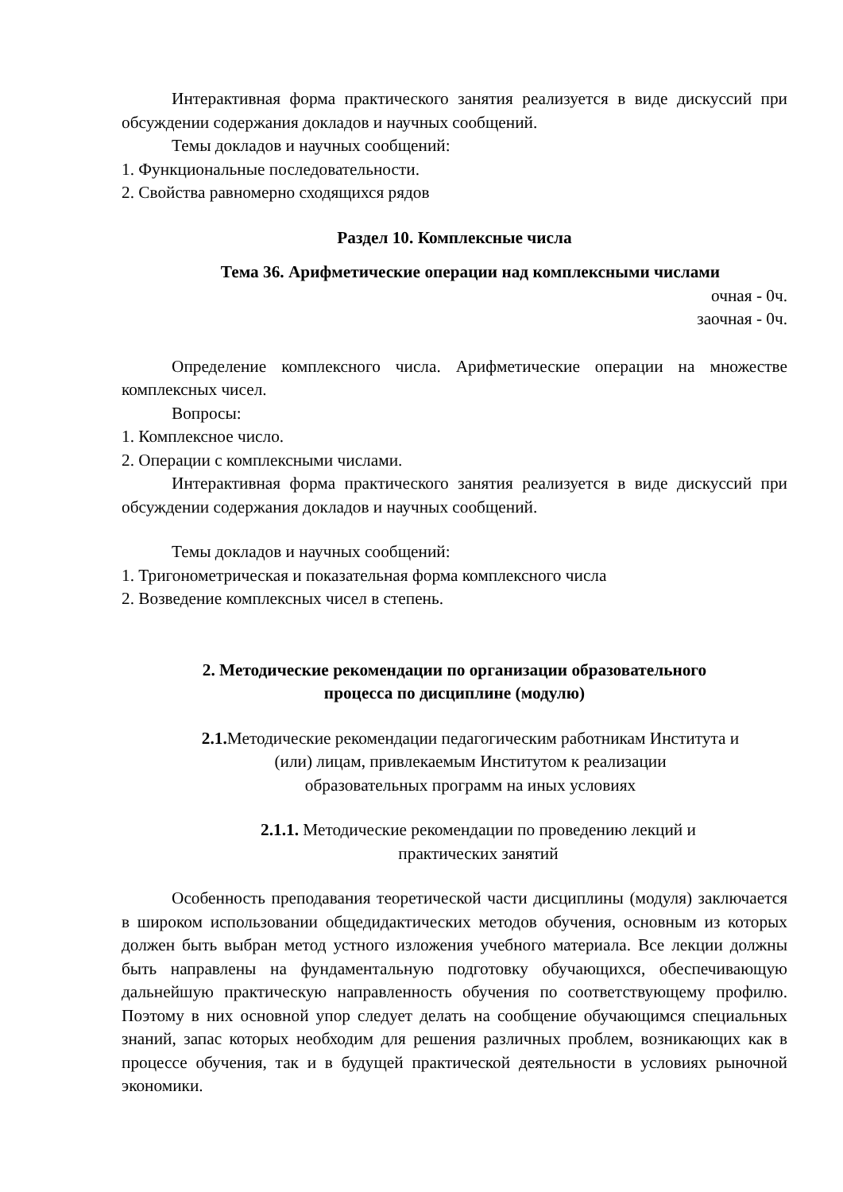Интерактивная форма практического занятия реализуется в виде дискуссий при обсуждении содержания докладов и научных сообщений.
Темы докладов и научных сообщений:
1. Функциональные последовательности.
2. Свойства равномерно сходящихся рядов
Раздел 10. Комплексные числа
Тема 36. Арифметические операции над комплексными числами
очная - 0ч.
заочная - 0ч.
Определение комплексного числа. Арифметические операции на множестве комплексных чисел.
Вопросы:
1. Комплексное число.
2. Операции с комплексными числами.
Интерактивная форма практического занятия реализуется в виде дискуссий при обсуждении содержания докладов и научных сообщений.
Темы докладов и научных сообщений:
1. Тригонометрическая и показательная форма комплексного числа
2. Возведение комплексных чисел в степень.
2. Методические рекомендации по организации образовательного
процесса по дисциплине (модулю)
2.1. Методические рекомендации педагогическим работникам Института и
(или) лицам, привлекаемым Институтом к реализации
образовательных программ на иных условиях
2.1.1. Методические рекомендации по проведению лекций и
практических занятий
Особенность преподавания теоретической части дисциплины (модуля) заключается в широком использовании общедидактических методов обучения, основным из которых должен быть выбран метод устного изложения учебного материала. Все лекции должны быть направлены на фундаментальную подготовку обучающихся, обеспечивающую дальнейшую практическую направленность обучения по соответствующему профилю. Поэтому в них основной упор следует делать на сообщение обучающимся специальных знаний, запас которых необходим для решения различных проблем, возникающих как в процессе обучения, так и в будущей практической деятельности в условиях рыночной экономики.